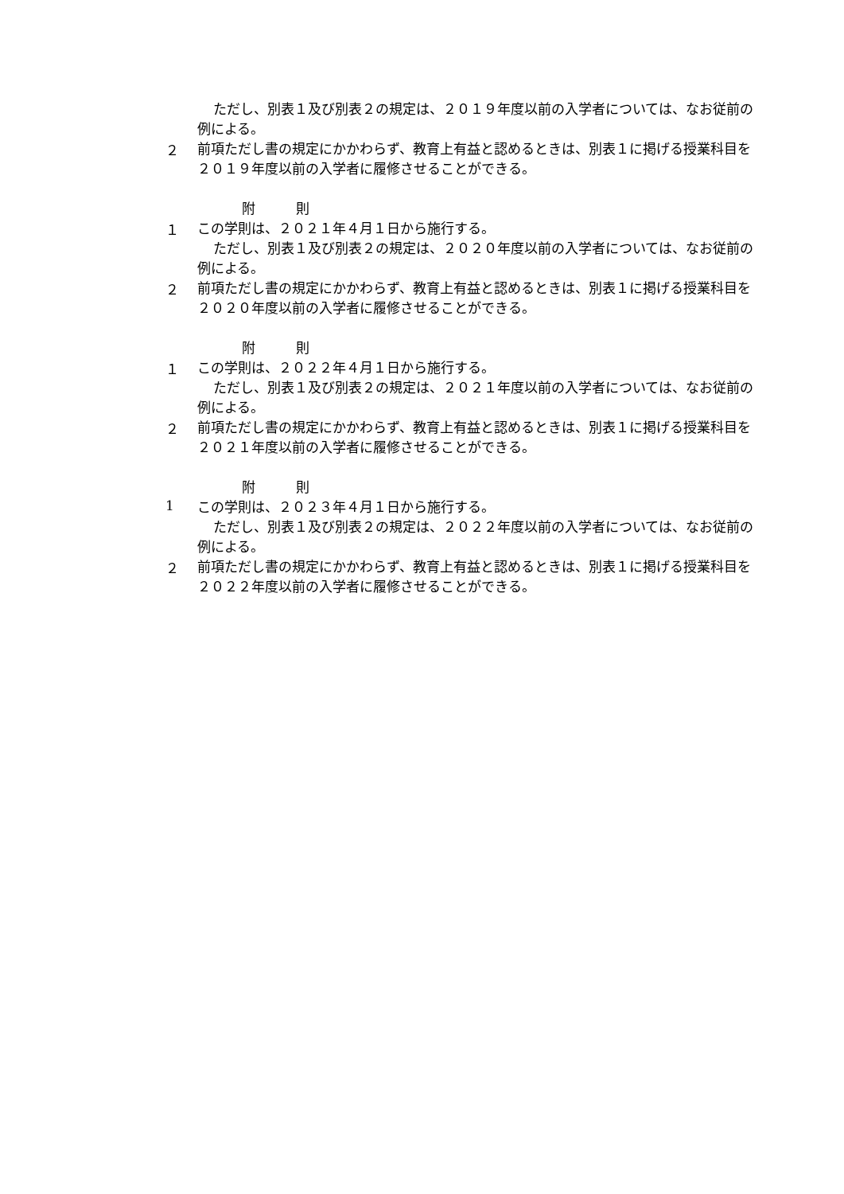ただし、別表１及び別表２の規定は、２０１９年度以前の入学者については、なお従前の例による。
２
前項ただし書の規定にかかわらず、教育上有益と認めるときは、別表１に掲げる授業科目を２０１９年度以前の入学者に履修させることができる。
附　　　則
１
この学則は、２０２１年４月１日から施行する。
ただし、別表１及び別表２の規定は、２０２０年度以前の入学者については、なお従前の例による。
２
前項ただし書の規定にかかわらず、教育上有益と認めるときは、別表１に掲げる授業科目を２０２０年度以前の入学者に履修させることができる。
附　　　則
１
この学則は、２０２２年４月１日から施行する。
ただし、別表１及び別表２の規定は、２０２１年度以前の入学者については、なお従前の例による。
２
前項ただし書の規定にかかわらず、教育上有益と認めるときは、別表１に掲げる授業科目を２０２１年度以前の入学者に履修させることができる。
附　　　則
1
この学則は、２０２３年４月１日から施行する。
ただし、別表１及び別表２の規定は、２０２２年度以前の入学者については、なお従前の例による。
２
前項ただし書の規定にかかわらず、教育上有益と認めるときは、別表１に掲げる授業科目を２０２２年度以前の入学者に履修させることができる。